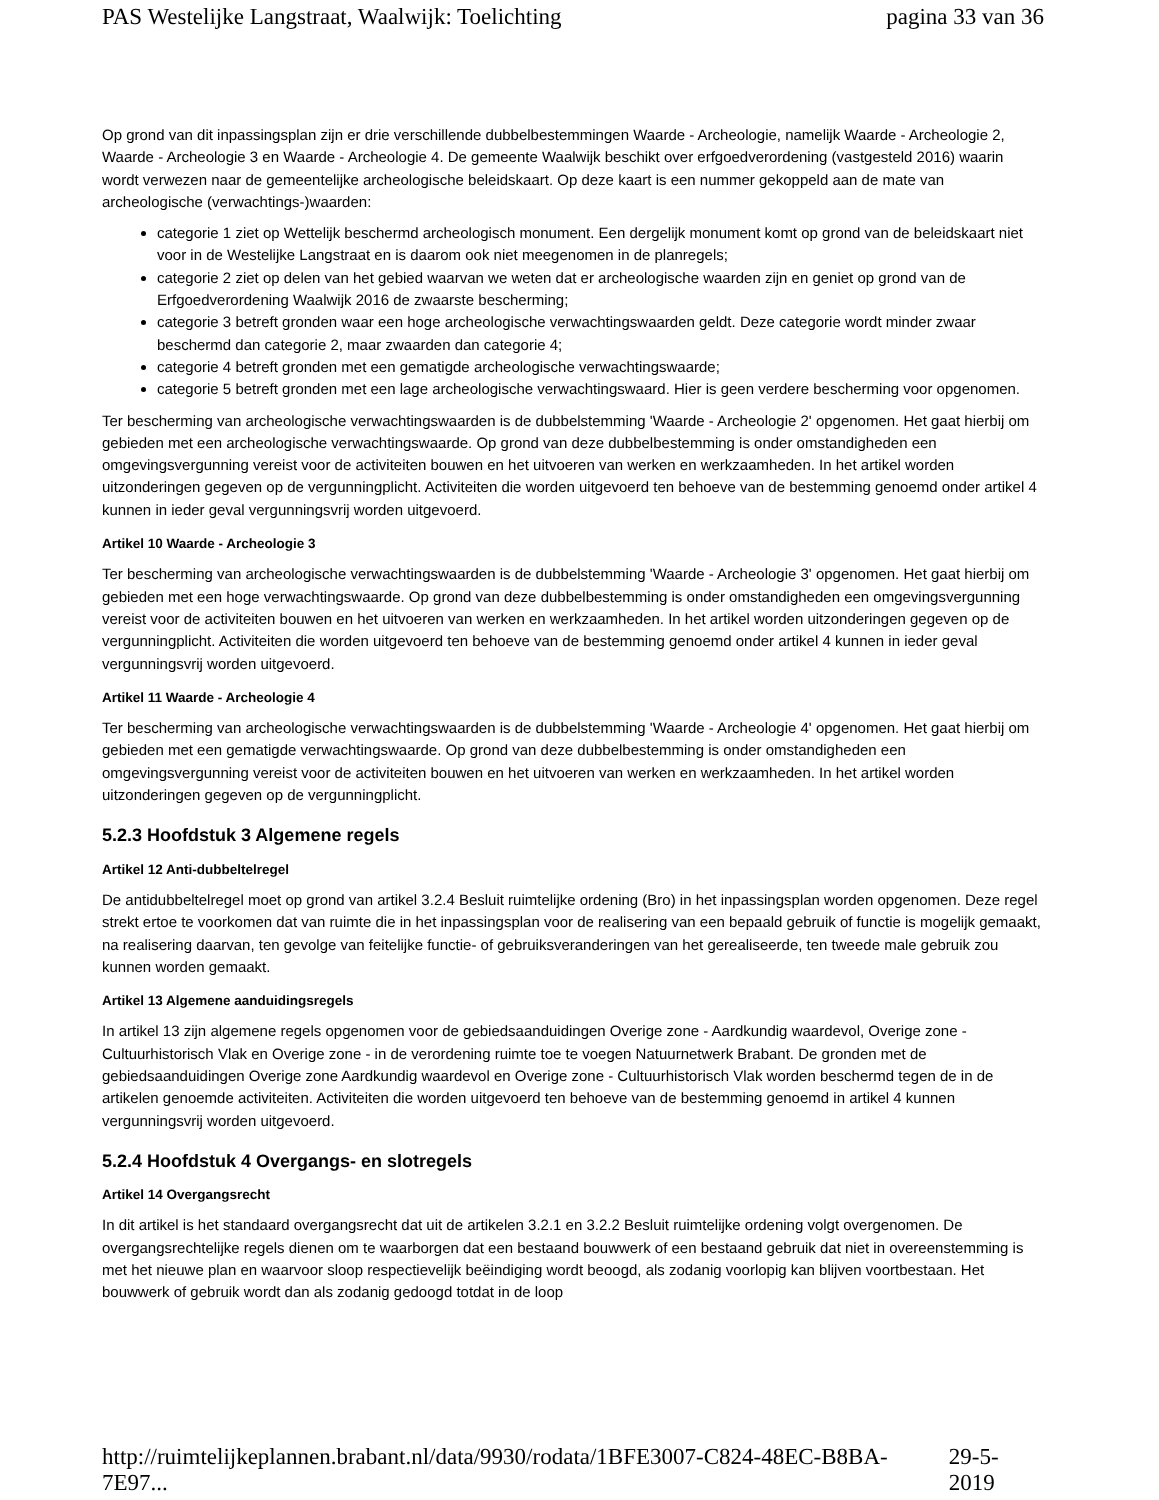PAS Westelijke Langstraat, Waalwijk: Toelichting pagina 33 van 36
Op grond van dit inpassingsplan zijn er drie verschillende dubbelbestemmingen Waarde - Archeologie, namelijk Waarde - Archeologie 2, Waarde - Archeologie 3 en Waarde - Archeologie 4. De gemeente Waalwijk beschikt over erfgoedverordening (vastgesteld 2016) waarin wordt verwezen naar de gemeentelijke archeologische beleidskaart. Op deze kaart is een nummer gekoppeld aan de mate van archeologische (verwachtings-)waarden:
categorie 1 ziet op Wettelijk beschermd archeologisch monument. Een dergelijk monument komt op grond van de beleidskaart niet voor in de Westelijke Langstraat en is daarom ook niet meegenomen in de planregels;
categorie 2 ziet op delen van het gebied waarvan we weten dat er archeologische waarden zijn en geniet op grond van de Erfgoedverordening Waalwijk 2016 de zwaarste bescherming;
categorie 3 betreft gronden waar een hoge archeologische verwachtingswaarden geldt. Deze categorie wordt minder zwaar beschermd dan categorie 2, maar zwaarden dan categorie 4;
categorie 4 betreft gronden met een gematigde archeologische verwachtingswaarde;
categorie 5 betreft gronden met een lage archeologische verwachtingswaard. Hier is geen verdere bescherming voor opgenomen.
Ter bescherming van archeologische verwachtingswaarden is de dubbelstemming 'Waarde - Archeologie 2' opgenomen. Het gaat hierbij om gebieden met een archeologische verwachtingswaarde. Op grond van deze dubbelbestemming is onder omstandigheden een omgevingsvergunning vereist voor de activiteiten bouwen en het uitvoeren van werken en werkzaamheden. In het artikel worden uitzonderingen gegeven op de vergunningplicht. Activiteiten die worden uitgevoerd ten behoeve van de bestemming genoemd onder artikel 4 kunnen in ieder geval vergunningsvrij worden uitgevoerd.
Artikel 10 Waarde - Archeologie 3
Ter bescherming van archeologische verwachtingswaarden is de dubbelstemming 'Waarde - Archeologie 3' opgenomen. Het gaat hierbij om gebieden met een hoge verwachtingswaarde. Op grond van deze dubbelbestemming is onder omstandigheden een omgevingsvergunning vereist voor de activiteiten bouwen en het uitvoeren van werken en werkzaamheden. In het artikel worden uitzonderingen gegeven op de vergunningplicht. Activiteiten die worden uitgevoerd ten behoeve van de bestemming genoemd onder artikel 4 kunnen in ieder geval vergunningsvrij worden uitgevoerd.
Artikel 11 Waarde - Archeologie 4
Ter bescherming van archeologische verwachtingswaarden is de dubbelstemming 'Waarde - Archeologie 4' opgenomen. Het gaat hierbij om gebieden met een gematigde verwachtingswaarde. Op grond van deze dubbelbestemming is onder omstandigheden een omgevingsvergunning vereist voor de activiteiten bouwen en het uitvoeren van werken en werkzaamheden. In het artikel worden uitzonderingen gegeven op de vergunningplicht.
5.2.3 Hoofdstuk 3 Algemene regels
Artikel 12 Anti-dubbeltelregel
De antidubbeltelregel moet op grond van artikel 3.2.4 Besluit ruimtelijke ordening (Bro) in het inpassingsplan worden opgenomen. Deze regel strekt ertoe te voorkomen dat van ruimte die in het inpassingsplan voor de realisering van een bepaald gebruik of functie is mogelijk gemaakt, na realisering daarvan, ten gevolge van feitelijke functie- of gebruiksveranderingen van het gerealiseerde, ten tweede male gebruik zou kunnen worden gemaakt.
Artikel 13 Algemene aanduidingsregels
In artikel 13 zijn algemene regels opgenomen voor de gebiedsaanduidingen Overige zone - Aardkundig waardevol, Overige zone - Cultuurhistorisch Vlak en Overige zone - in de verordening ruimte toe te voegen Natuurnetwerk Brabant. De gronden met de gebiedsaanduidingen Overige zone Aardkundig waardevol en Overige zone - Cultuurhistorisch Vlak worden beschermd tegen de in de artikelen genoemde activiteiten. Activiteiten die worden uitgevoerd ten behoeve van de bestemming genoemd in artikel 4 kunnen vergunningsvrij worden uitgevoerd.
5.2.4 Hoofdstuk 4 Overgangs- en slotregels
Artikel 14 Overgangsrecht
In dit artikel is het standaard overgangsrecht dat uit de artikelen 3.2.1 en 3.2.2 Besluit ruimtelijke ordening volgt overgenomen. De overgangsrechtelijke regels dienen om te waarborgen dat een bestaand bouwwerk of een bestaand gebruik dat niet in overeenstemming is met het nieuwe plan en waarvoor sloop respectievelijk beëindiging wordt beoogd, als zodanig voorlopig kan blijven voortbestaan. Het bouwwerk of gebruik wordt dan als zodanig gedoogd totdat in de loop
http://ruimtelijkeplannen.brabant.nl/data/9930/rodata/1BFE3007-C824-48EC-B8BA-7E97... 29-5-2019